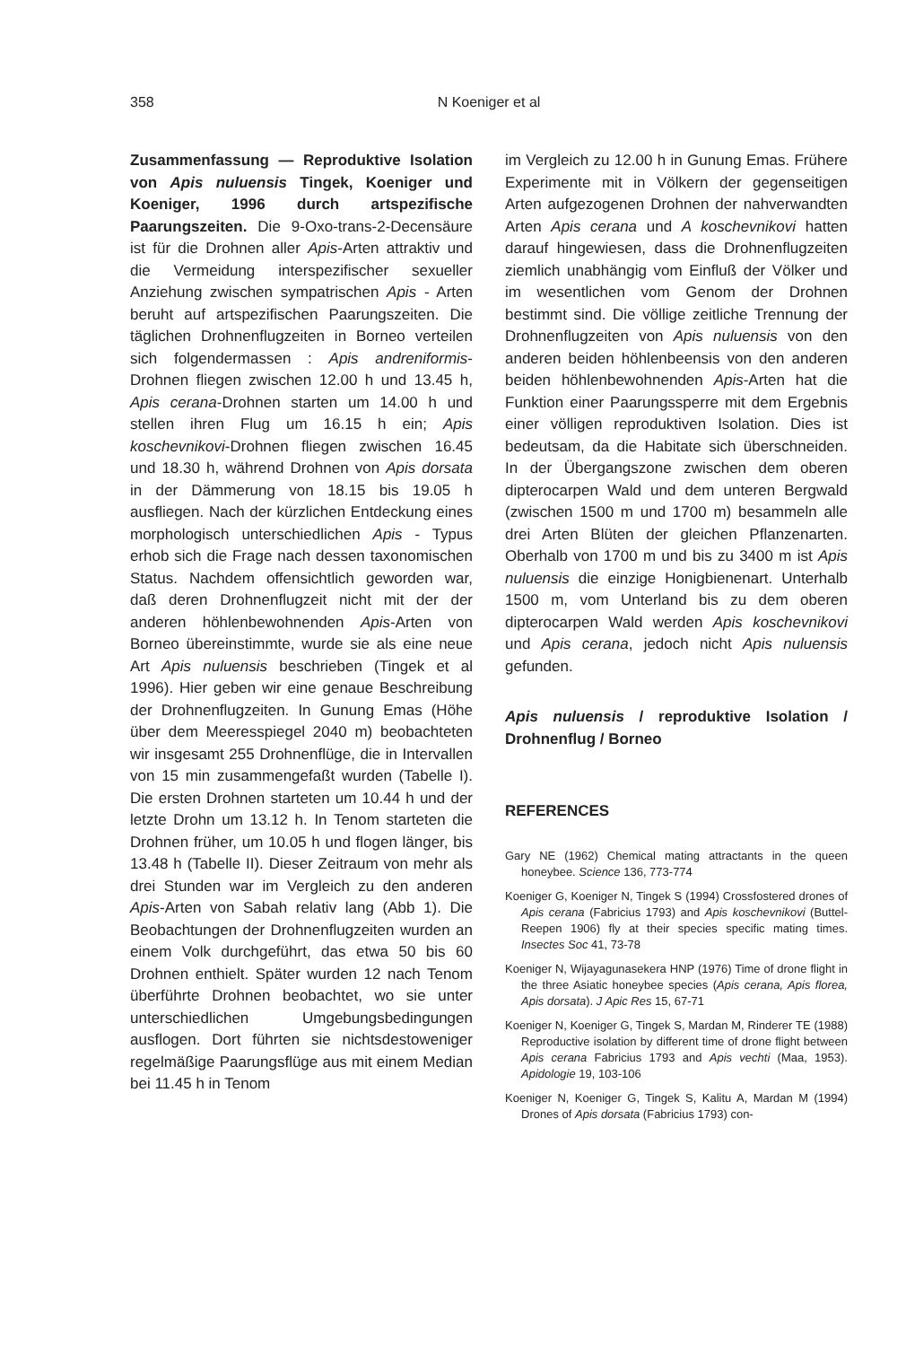358
N Koeniger et al
Zusammenfassung — Reproduktive Isolation von Apis nuluensis Tingek, Koeniger und Koeniger, 1996 durch artspezifische Paarungszeiten. Die 9-Oxo-trans-2-Decensäure ist für die Drohnen aller Apis-Arten attraktiv und die Vermeidung interspezifischer sexueller Anziehung zwischen sympatrischen Apis - Arten beruht auf artspezifischen Paarungszeiten. Die täglichen Drohnenflugzeiten in Borneo verteilen sich folgendermassen : Apis andreniformis-Drohnen fliegen zwischen 12.00 h und 13.45 h, Apis cerana-Drohnen starten um 14.00 h und stellen ihren Flug um 16.15 h ein; Apis koschevnikovi-Drohnen fliegen zwischen 16.45 und 18.30 h, während Drohnen von Apis dorsata in der Dämmerung von 18.15 bis 19.05 h ausfliegen. Nach der kürzlichen Entdeckung eines morphologisch unterschiedlichen Apis - Typus erhob sich die Frage nach dessen taxonomischen Status. Nachdem offensichtlich geworden war, daß deren Drohnenflugzeit nicht mit der der anderen höhlenbewohnenden Apis-Arten von Borneo übereinstimmte, wurde sie als eine neue Art Apis nuluensis beschrieben (Tingek et al 1996). Hier geben wir eine genaue Beschreibung der Drohnenflugzeiten. In Gunung Emas (Höhe über dem Meeresspiegel 2040 m) beobachteten wir insgesamt 255 Drohnenflüge, die in Intervallen von 15 min zusammengefaßt wurden (Tabelle I). Die ersten Drohnen starteten um 10.44 h und der letzte Drohn um 13.12 h. In Tenom starteten die Drohnen früher, um 10.05 h und flogen länger, bis 13.48 h (Tabelle II). Dieser Zeitraum von mehr als drei Stunden war im Vergleich zu den anderen Apis-Arten von Sabah relativ lang (Abb 1). Die Beobachtungen der Drohnenflugzeiten wurden an einem Volk durchgeführt, das etwa 50 bis 60 Drohnen enthielt. Später wurden 12 nach Tenom überführte Drohnen beobachtet, wo sie unter unterschiedlichen Umgebungsbedingungen ausflogen. Dort führten sie nichtsdestoweniger regelmäßige Paarungsflüge aus mit einem Median bei 11.45 h in Tenom
im Vergleich zu 12.00 h in Gunung Emas. Frühere Experimente mit in Völkern der gegenseitigen Arten aufgezogenen Drohnen der nahverwandten Arten Apis cerana und A koschevnikovi hatten darauf hingewiesen, dass die Drohnenflugzeiten ziemlich unabhängig vom Einfluß der Völker und im wesentlichen vom Genom der Drohnen bestimmt sind. Die völlige zeitliche Trennung der Drohnenflugzeiten von Apis nuluensis von den anderen beiden höhlenbeensis von den anderen beiden höhlenbewohnenden Apis-Arten hat die Funktion einer Paarungssperre mit dem Ergebnis einer völligen reproduktiven Isolation. Dies ist bedeutsam, da die Habitate sich überschneiden. In der Übergangszone zwischen dem oberen dipterocarpen Wald und dem unteren Bergwald (zwischen 1500 m und 1700 m) besammeln alle drei Arten Blüten der gleichen Pflanzenarten. Oberhalb von 1700 m und bis zu 3400 m ist Apis nuluensis die einzige Honigbienenart. Unterhalb 1500 m, vom Unterland bis zu dem oberen dipterocarpen Wald werden Apis koschevnikovi und Apis cerana, jedoch nicht Apis nuluensis gefunden.
Apis nuluensis / reproduktive Isolation / Drohnenflug / Borneo
REFERENCES
Gary NE (1962) Chemical mating attractants in the queen honeybee. Science 136, 773-774
Koeniger G, Koeniger N, Tingek S (1994) Crossfostered drones of Apis cerana (Fabricius 1793) and Apis koschevnikovi (Buttel-Reepen 1906) fly at their species specific mating times. Insectes Soc 41, 73-78
Koeniger N, Wijayagunasekera HNP (1976) Time of drone flight in the three Asiatic honeybee species (Apis cerana, Apis florea, Apis dorsata). J Apic Res 15, 67-71
Koeniger N, Koeniger G, Tingek S, Mardan M, Rinderer TE (1988) Reproductive isolation by different time of drone flight between Apis cerana Fabricius 1793 and Apis vechti (Maa, 1953). Apidologie 19, 103-106
Koeniger N, Koeniger G, Tingek S, Kalitu A, Mardan M (1994) Drones of Apis dorsata (Fabricius 1793) con-